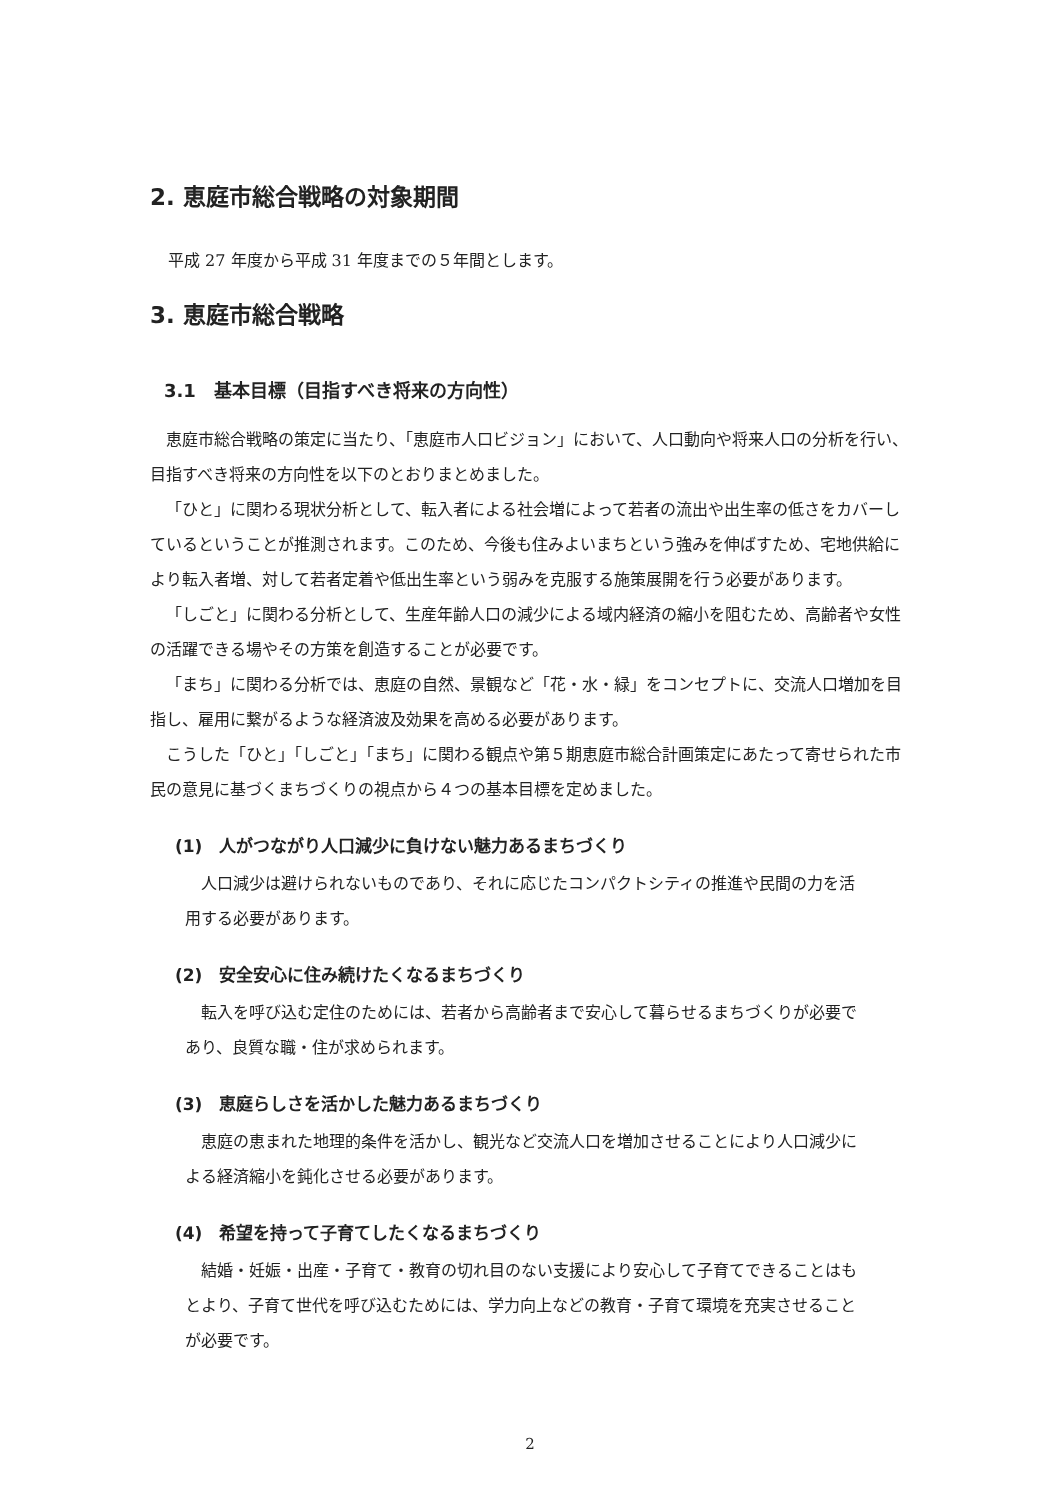2. 恵庭市総合戦略の対象期間
平成 27 年度から平成 31 年度までの５年間とします。
3. 恵庭市総合戦略
3.1　基本目標（目指すべき将来の方向性）
恵庭市総合戦略の策定に当たり、「恵庭市人口ビジョン」において、人口動向や将来人口の分析を行い、目指すべき将来の方向性を以下のとおりまとめました。
「ひと」に関わる現状分析として、転入者による社会増によって若者の流出や出生率の低さをカバーしているということが推測されます。このため、今後も住みよいまちという強みを伸ばすため、宅地供給により転入者増、対して若者定着や低出生率という弱みを克服する施策展開を行う必要があります。
「しごと」に関わる分析として、生産年齢人口の減少による域内経済の縮小を阻むため、高齢者や女性の活躍できる場やその方策を創造することが必要です。
「まち」に関わる分析では、恵庭の自然、景観など「花・水・緑」をコンセプトに、交流人口増加を目指し、雇用に繋がるような経済波及効果を高める必要があります。
こうした「ひと」「しごと」「まち」に関わる観点や第５期恵庭市総合計画策定にあたって寄せられた市民の意見に基づくまちづくりの視点から４つの基本目標を定めました。
(1)　人がつながり人口減少に負けない魅力あるまちづくり
人口減少は避けられないものであり、それに応じたコンパクトシティの推進や民間の力を活用する必要があります。
(2)　安全安心に住み続けたくなるまちづくり
転入を呼び込む定住のためには、若者から高齢者まで安心して暮らせるまちづくりが必要であり、良質な職・住が求められます。
(3)　恵庭らしさを活かした魅力あるまちづくり
恵庭の恵まれた地理的条件を活かし、観光など交流人口を増加させることにより人口減少による経済縮小を鈍化させる必要があります。
(4)　希望を持って子育てしたくなるまちづくり
結婚・妊娠・出産・子育て・教育の切れ目のない支援により安心して子育てできることはもとより、子育て世代を呼び込むためには、学力向上などの教育・子育て環境を充実させることが必要です。
2